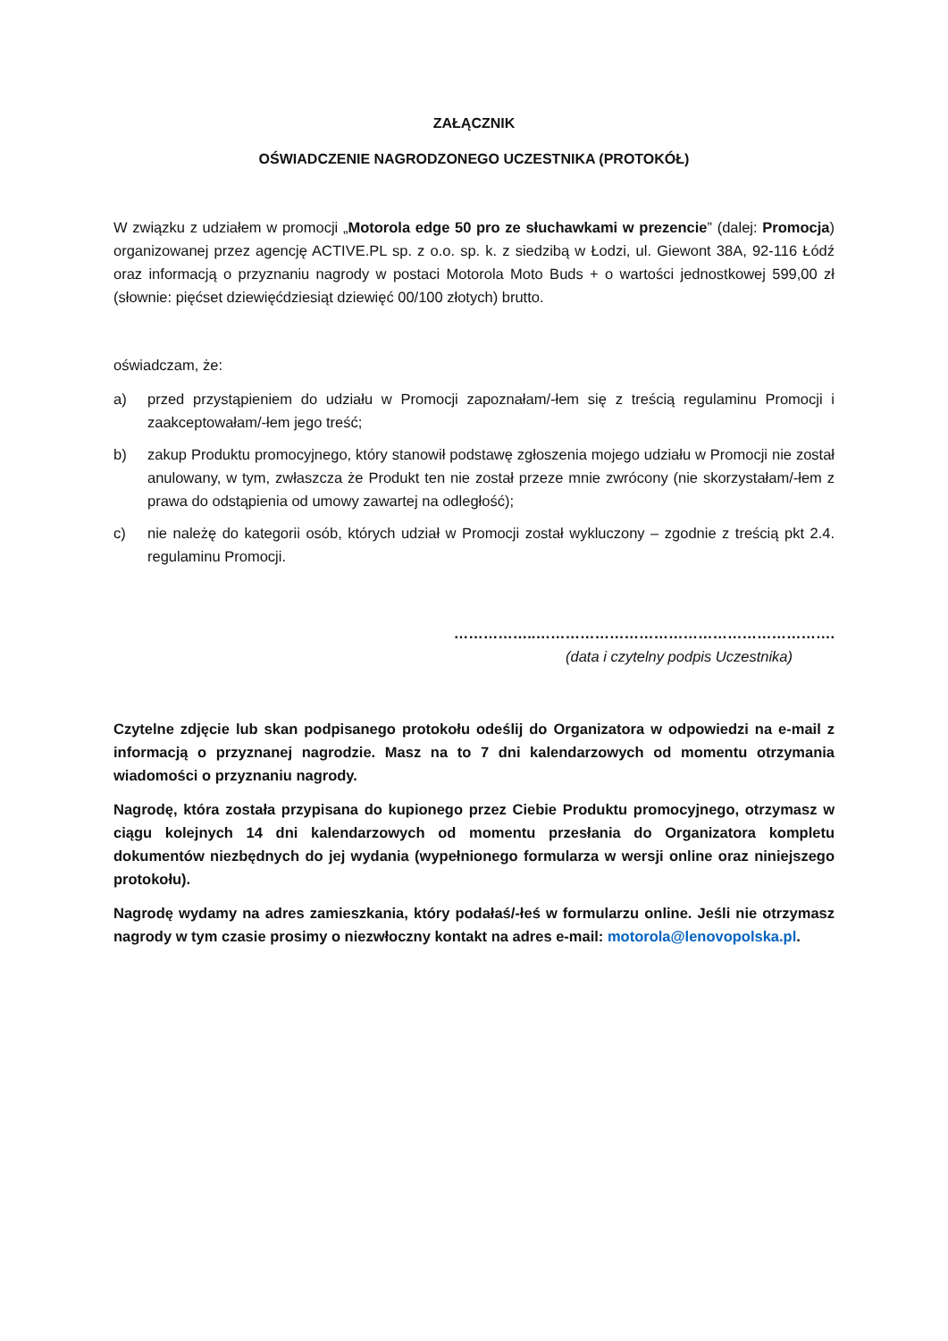ZAŁĄCZNIK
OŚWIADCZENIE NAGRODZONEGO UCZESTNIKA (PROTOKÓŁ)
W związku z udziałem w promocji „Motorola edge 50 pro ze słuchawkami w prezencie” (dalej: Promocja) organizowanej przez agencję ACTIVE.PL sp. z o.o. sp. k. z siedzibą w Łodzi, ul. Giewont 38A, 92-116 Łódź oraz informacją o przyznaniu nagrody w postaci Motorola Moto Buds + o wartości jednostkowej 599,00 zł (słownie: pięćset dziewięćdziesiąt dziewięć 00/100 złotych) brutto.
oświadczam, że:
a) przed przystąpieniem do udziału w Promocji zapoznałam/-łem się z treścią regulaminu Promocji i zaakceptowałam/-łem jego treść;
b) zakup Produktu promocyjnego, który stanowił podstawę zgłoszenia mojego udziału w Promocji nie został anulowany, w tym, zwłaszcza że Produkt ten nie został przeze mnie zwrócony (nie skorzystałam/-łem z prawa do odstąpienia od umowy zawartej na odległość);
c) nie należę do kategorii osób, których udział w Promocji został wykluczony – zgodnie z treścią pkt 2.4. regulaminu Promocji.
……………..…………………………………………………….
(data i czytelny podpis Uczestnika)
Czytelne zdjęcie lub skan podpisanego protokołu odeślij do Organizatora w odpowiedzi na e-mail z informacją o przyznanej nagrodzie. Masz na to 7 dni kalendarzowych od momentu otrzymania wiadomości o przyznaniu nagrody.
Nagrodę, która została przypisana do kupionego przez Ciebie Produktu promocyjnego, otrzymasz w ciągu kolejnych 14 dni kalendarzowych od momentu przesłania do Organizatora kompletu dokumentów niezbędnych do jej wydania (wypełnionego formularza w wersji online oraz niniejszego protokołu).
Nagrodę wydamy na adres zamieszkania, który podałaś/-łeś w formularzu online. Jeśli nie otrzymasz nagrody w tym czasie prosimy o niezwłoczny kontakt na adres e-mail: motorola@lenovopolska.pl.